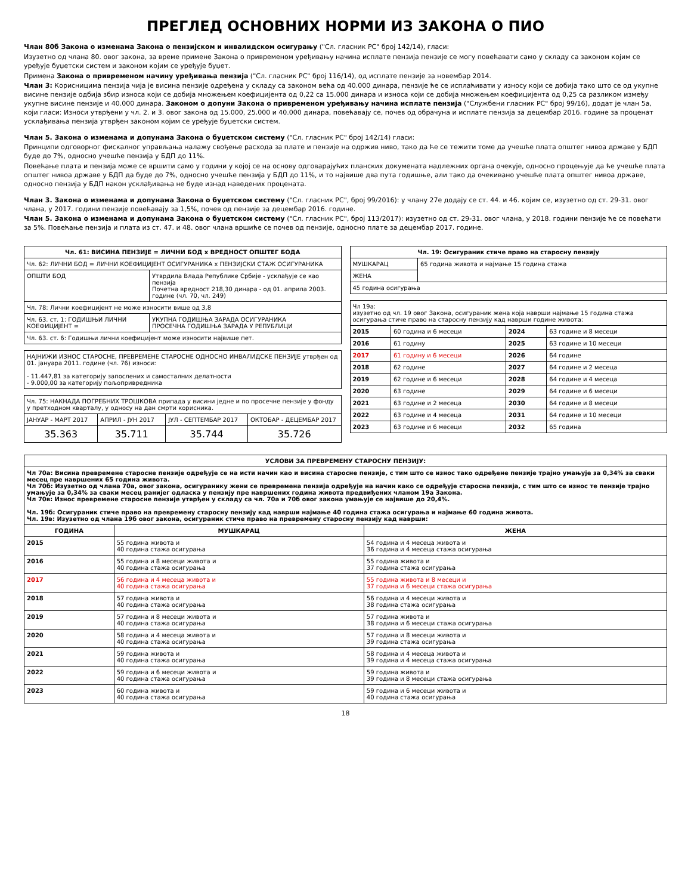ПРЕГЛЕД ОСНОВНИХ НОРМИ ИЗ ЗАКОНА О ПИО
Члан 80б Закона о изменама Закона о пензијском и инвалидском осигурању ("Сл. гласник РС" број 142/14), гласи:
Изузетно од члана 80. овог закона, за време примене Закона о привременом уређивању начина исплате пензија пензије се могу повећавати само у складу са законом којим се уређује буџетски систем и законом којим се уређује буџет.
Примена Закона о привременом начину уређивања пензија ("Сл. гласник РС" број 116/14), од исплате пензије за новембар 2014.
Члан 3: Корисницима пензија чија је висина пензије одређена у складу са законом већа од 40.000 динара, пензије ће се исплаћивати у износу који се добија тако што се од укупне висине пензије одбија збир износа који се добија множењем коефицијента од 0,22 са 15.000 динара и износа који се добија множењем коефицијента од 0,25 са разликом између укупне висине пензије и 40.000 динара. Законом о допуни Закона о привременом уређивању начина исплате пензија ("Службени гласник РС" број 99/16), додат је члан 5а, који гласи: Износи утврђени у чл. 2. и 3. овог закона од 15.000, 25.000 и 40.000 динара, повећавају се, почев од обрачуна и исплате пензија за децембар 2016. године за проценат усклађивања пензија утврђен законом којим се уређује буџетски систем.
Члан 5. Закона о изменама и допунама Закона о буџетском систему ("Сл. гласник РС" број 142/14) гласи:
Принципи одговорног фискалног управљања налажу свођење расхода за плате и пензије на одржив ниво, тако да ће се тежити томе да учешће плата општег нивоа државе у БДП буде до 7%, односно учешће пензија у БДП до 11%.
Повећање плата и пензија може се вршити само у години у којој се на основу одговарајућих планских докумената надлежних органа очекује, односно процењује да ће учешће плата општег нивоа државе у БДП да буде до 7%, односно учешће пензија у БДП до 11%, и то највише два пута годишње, али тако да очекивано учешће плата општег нивоа државе, односно пензија у БДП након усклађивања не буде изнад наведених процената.
Члан 3. Закона о изменама и допунама Закона о буџетском систему ("Сл. гласник РС", број 99/2016): у члану 27е додају се ст. 44. и 46. којим се, изузетно од ст. 29-31. овог члана, у 2017. години пензије повећавају за 1,5%, почев од пензије за децембар 2016. године.
Члан 5. Закона о изменама и допунама Закона о буџетском систему ("Сл. гласник РС", број 113/2017): изузетно од ст. 29-31. овог члана, у 2018. години пензије ће се повећати за 5%. Повећање пензија и плата из ст. 47. и 48. овог члана вршиће се почев од пензије, односно плате за децембар 2017. године.
| Чл. 61: ВИСИНА ПЕНЗИЈЕ = ЛИЧНИ БОД x ВРЕДНОСТ ОПШТЕГ БОДА | |
| --- | --- |
| Чл. 62: ЛИЧНИ БОД = ЛИЧНИ КОЕФИЦИЈЕНТ ОСИГУРАНИКА x ПЕНЗИЈСКИ СТАЖ ОСИГУРАНИКА | |
| ОПШТИ БОД | Утврдила Влада Републике Србије - усклађује се као пензија Почетна вредност 218,30 динара - од 01. априла 2003. године (чл. 70, чл. 249) |
| Чл. 78: Лични коефицијент не може износити више од 3,8 | |
| Чл. 63. ст. 1: ГОДИШЊИ ЛИЧНИ КОЕФИЦИЈЕНТ = | УКУПНА ГОДИШЊА ЗАРАДА ОСИГУРАНИКА ПРОСЕЧНА ГОДИШЊА ЗАРАДА У РЕПУБЛИЦИ |
| Чл. 63. ст. 6: Годишњи лични коефицијент може износити највише пет. | |
| НАЈНИЖИ ИЗНОС СТАРОСНЕ, ПРЕВРЕМЕНЕ СТАРОСНЕ ОДНОСНО ИНВАЛИДСКЕ ПЕНЗИЈЕ утврђен од 01. јануара 2011. године (чл. 76) износи: - 11.447,81 за категорију запослених и самосталних делатности - 9.000,00 за категорију пољопривредника |
| Чл. 75: НАКНАДА ПОГРЕБНИХ ТРОШКОВА припада у висини једне и по просечне пензије у фонду у претходном кварталу, у односу на дан смрти корисника. | | | |
| ЈАНУАР - МАРТ 2017 | АПРИЛ - ЈУН 2017 | ЈУЛ - СЕПТЕМБАР 2017 | ОКТОБАР - ДЕЦЕМБАР 2017 |
| 35.363 | 35.711 | 35.744 | 35.726 |
| Чл. 19: Осигураник стиче право на старосну пензију | |
| --- | --- |
| МУШКАРАЦ | 65 година живота и најмање 15 година стажа |
| ЖЕНА | |
| 45 година осигурања | |
| Чл 19а: изузетно од чл. 19 овог Закона, осигураник жена која наврши најмање 15 година стажа осигурања стиче право на старосну пензију кад наврши године живота: | | | |
| 2015 | 60 година и 6 месеци | 2024 | 63 године и 8 месеци |
| 2016 | 61 годину | 2025 | 63 године и 10 месеци |
| 2017 | 61 годину и 6 месеци | 2026 | 64 године |
| 2018 | 62 године | 2027 | 64 године и 2 месеца |
| 2019 | 62 године и 6 месеци | 2028 | 64 године и 4 месеца |
| 2020 | 63 године | 2029 | 64 године и 6 месеци |
| 2021 | 63 године и 2 месеца | 2030 | 64 године и 8 месеци |
| 2022 | 63 године и 4 месеца | 2031 | 64 године и 10 месеци |
| 2023 | 63 године и 6 месеци | 2032 | 65 година |
| УСЛОВИ ЗА ПРЕВРЕМЕНУ СТАРОСНУ ПЕНЗИЈУ: | | |
| --- | --- | --- |
| Чл 70а: Висина превремене старосне пензије одређује се на исти начин као и висина старосне пензије, с тим што се износ тако одређене пензије трајно умањује за 0,34% за сваки месец пре навршених 65 година живота. Чл 70б: Изузетно од члана 70а, овог закона, осигуранику жени се превремена пензија одређује на начин како се одређује старосна пензија, с тим што се износ те пензије трајно умањује за 0,34% за сваки месец ранијег одласка у пензију пре навршених година живота предвиђених чланом 19а Закона. Чл 70в: Износ превремене старосне пензије утврђен у складу са чл. 70а и 70б овог закона умањује се највише до 20,4%. Чл. 19б: Осигураник стиче право на превремену старосну пензију кад наврши најмање 40 година стажа осигурања и најмање 60 година живота. Чл. 19в: Изузетно од члана 19б овог закона, осигураник стиче право на превремену старосну пензију кад наврши: | | |
| ГОДИНА | МУШКАРАЦ | ЖЕНА |
| 2015 | 55 година живота и 40 година стажа осигурања | 54 година и 4 месеца живота и 36 година и 4 месеца стажа осигурања |
| 2016 | 55 година и 8 месеци живота и 40 година стажа осигурања | 55 година живота и 37 година стажа осигурања |
| 2017 | 56 година и 4 месеца живота и 40 година стажа осигурања | 55 година живота и 8 месеци и 37 година и 6 месеци стажа осигурања |
| 2018 | 57 година живота и 40 година стажа осигурања | 56 година и 4 месеци живота и 38 година стажа осигурања |
| 2019 | 57 година и 8 месеци живота и 40 година стажа осигурања | 57 година живота и 38 година и 6 месеци стажа осигурања |
| 2020 | 58 година и 4 месеца живота и 40 година стажа осигурања | 57 година и 8 месеци живота и 39 година стажа осигурања |
| 2021 | 59 година живота и 40 година стажа осигурања | 58 година и 4 месеца живота и 39 година и 4 месеца стажа осигурања |
| 2022 | 59 година и 6 месеци живота и 40 година стажа осигурања | 59 година живота и 39 година и 8 месеци стажа осигурања |
| 2023 | 60 година живота и 40 година стажа осигурања | 59 година и 6 месеци живота и 40 година стажа осигурања |
18